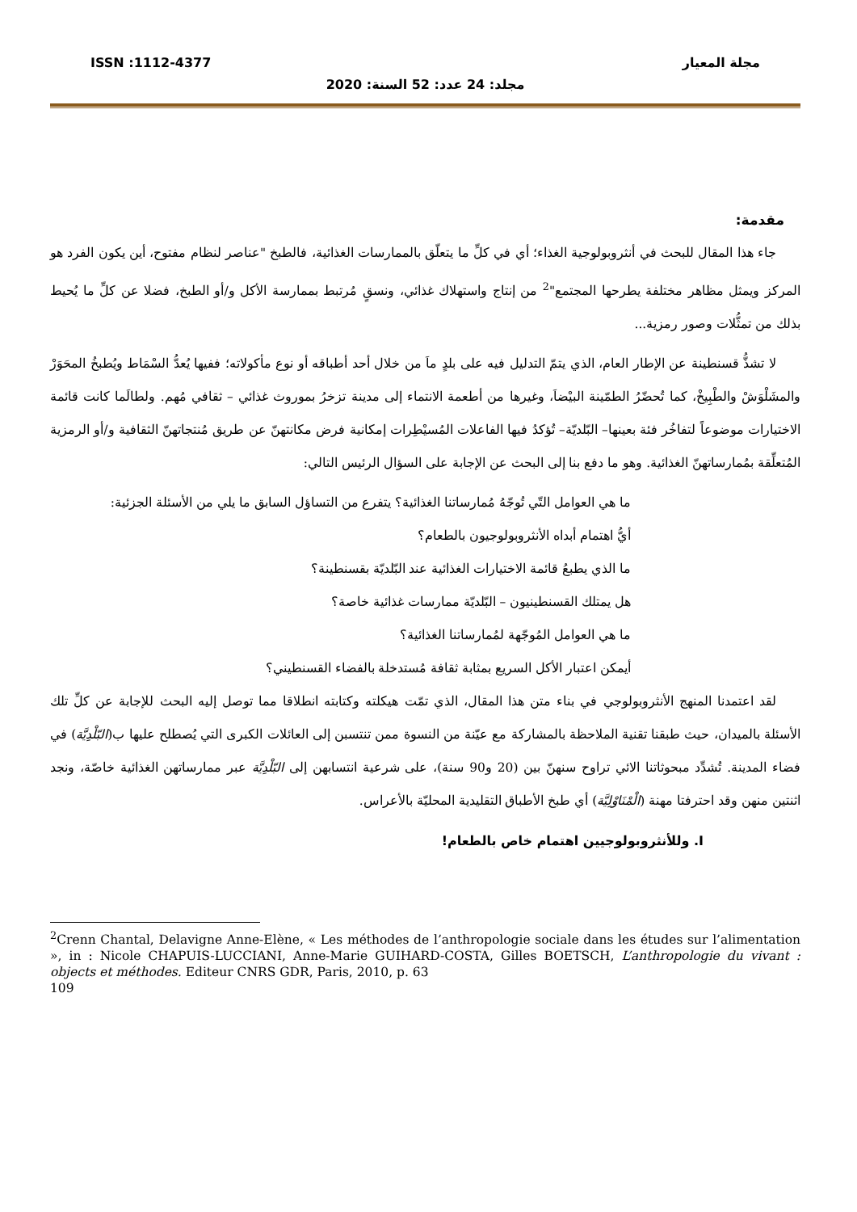ISSN :1112-4377 مجلة المعيار
مجلد: 24 عدد: 52 السنة: 2020
مقدمة:
جاء هذا المقال للبحث في أنثروبولوجية الغذاء؛ أي في كلِّ ما يتعلّق بالممارسات الغذائية، فالطبخ "عناصر لنظام مفتوح، أين يكون الفرد هو المركز ويمثل مظاهر مختلفة يطرحها المجتمع"<sup>2</sup> من إنتاج واستهلاك غذائي، ونسقٍ مُرتبط بممارسة الأكل و/أو الطبخ، فضلا عن كلِّ ما يُحيط بذلك من تمثُّلات وصور رمزية...
لا تشذُّ قسنطينة عن الإطار العام، الذي يتمّ التدليل فيه على بلدٍ ماَ من خلال أحد أطباقه أو نوع مأكولاته؛ ففيها يُعدُّ السْمَاط ويُطبخُ المحَوَرْ والمشَلْوَشْ والطْبِيخْ، كما تُحضّرُ الطمّينة البيْضاَ، وغيرها من أطعمة الانتماء إلى مدينة تزخرُ بموروث غذائي – ثقافي مُهم. ولطالَما كانت قائمة الاختيارات موضوعاً لتفاخُر فئة بعينها– البّلديّة– تُؤكدُ فيها الفاعلات المُسيْطِرات إمكانية فرض مكانتهنّ عن طريق مُنتجاتهنّ الثقافية و/أو الرمزية المُتعلِّقة بمُمارساتهنّ الغذائية. وهو ما دفع بنا إلى البحث عن الإجابة على السؤال الرئيس التالي:
ما هي العوامل التّي تُوجّهُ مُمارساتنا الغذائية؟ يتفرع من التساؤل السابق ما يلي من الأسئلة الجزئية:
أيُّ اهتمام أبداه الأنثروبولوجيون بالطعام؟
ما الذي يطبعُ قائمة الاختيارات الغذائية عند البّلديّة بقسنطينة؟
هل يمتلك القسنطينيون – البّلديّة ممارسات غذائية خاصة؟
ما هي العوامل المُوجّهة لمُمارساتنا الغذائية؟
أيمكن اعتبار الأكل السريع بمثابة ثقافة مُستدخلة بالفضاء القسنطيني؟
لقد اعتمدنا المنهج الأنثروبولوجي في بناء متن هذا المقال، الذي تمّت هيكلته وكتابته انطلاقا مما توصل إليه البحث للإجابة عن كلِّ تلك الأسئلة بالميدان، حيث طبقنا تقنية الملاحظة بالمشاركة مع عيّنة من النسوة ممن تنتسبن إلى العائلات الكبرى التي يُصطلح عليها ب(البّلْدِيَّة) في فضاء المدينة. تُشدِّد مبحوثاتنا الائي تراوح سنهنّ بين (20 و90 سنة)، على شرعية انتسابهن إلى البّلْدِيَّة عبر ممارساتهن الغذائية خاصّة، ونجد اثنتين منهن وقد احترفتا مهنة (الْمْنَاوْلِيَّة) أي طبخ الأطباق التقليدية المحليّة بالأعراس.
I. وللأنثروبولوجيين اهتمام خاص بالطعام!
<sup>2</sup> Crenn Chantal, Delavigne Anne-Elène, « Les méthodes de l’anthropologie sociale dans les études sur l’alimentation », in : Nicole CHAPUIS-LUCCIANI, Anne-Marie GUIHARD-COSTA, Gilles BOETSCH, L’anthropologie du vivant : objects et méthodes. Editeur CNRS GDR, Paris, 2010, p. 63
109